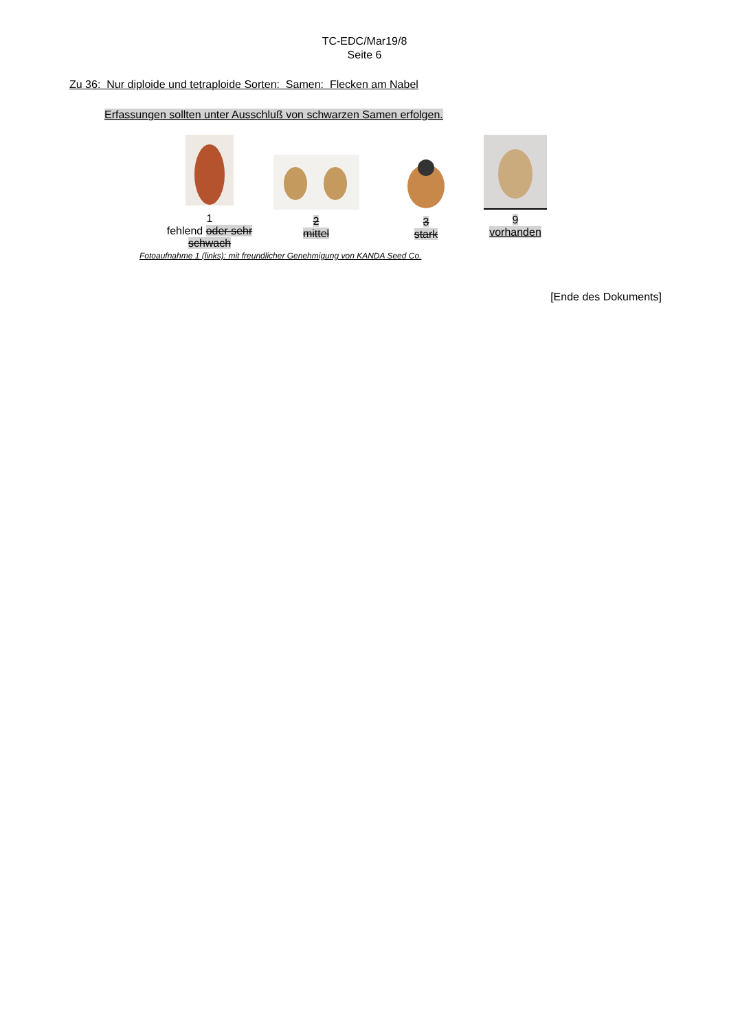TC-EDC/Mar19/8
Seite 6
Zu 36: Nur diploide und tetraploide Sorten: Samen: Flecken am Nabel
Erfassungen sollten unter Ausschluß von schwarzen Samen erfolgen.
1
fehlend oder sehr schwach
2
mittel
3
stark
9
vorhanden
Fotoaufnahme 1 (links): mit freundlicher Genehmigung von KANDA Seed Co.
[Ende des Dokuments]